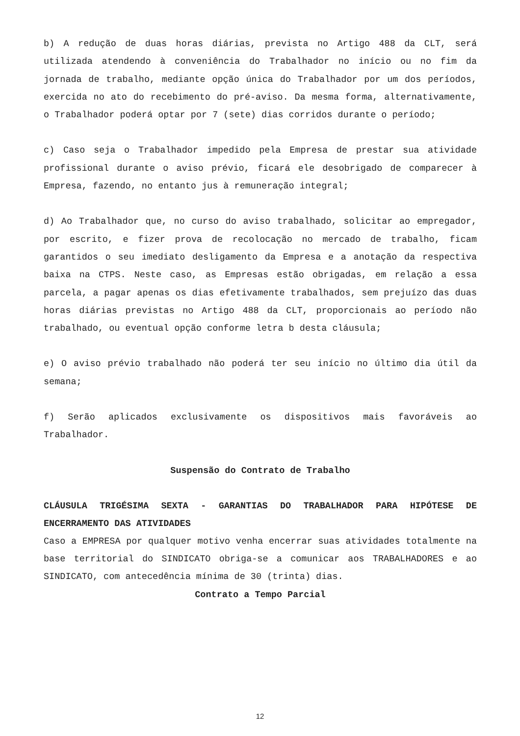b) A redução de duas horas diárias, prevista no Artigo 488 da CLT, será utilizada atendendo à conveniência do Trabalhador no início ou no fim da jornada de trabalho, mediante opção única do Trabalhador por um dos períodos, exercida no ato do recebimento do pré-aviso. Da mesma forma, alternativamente, o Trabalhador poderá optar por 7 (sete) dias corridos durante o período;
c) Caso seja o Trabalhador impedido pela Empresa de prestar sua atividade profissional durante o aviso prévio, ficará ele desobrigado de comparecer à Empresa, fazendo, no entanto jus à remuneração integral;
d) Ao Trabalhador que, no curso do aviso trabalhado, solicitar ao empregador, por escrito, e fizer prova de recolocação no mercado de trabalho, ficam garantidos o seu imediato desligamento da Empresa e a anotação da respectiva baixa na CTPS. Neste caso, as Empresas estão obrigadas, em relação a essa parcela, a pagar apenas os dias efetivamente trabalhados, sem prejuízo das duas horas diárias previstas no Artigo 488 da CLT, proporcionais ao período não trabalhado, ou eventual opção conforme letra b desta cláusula;
e) O aviso prévio trabalhado não poderá ter seu início no último dia útil da semana;
f) Serão aplicados exclusivamente os dispositivos mais favoráveis ao Trabalhador.
Suspensão do Contrato de Trabalho
CLÁUSULA TRIGÉSIMA SEXTA - GARANTIAS DO TRABALHADOR PARA HIPÓTESE DE ENCERRAMENTO DAS ATIVIDADES
Caso a EMPRESA por qualquer motivo venha encerrar suas atividades totalmente na base territorial do SINDICATO obriga-se a comunicar aos TRABALHADORES e ao SINDICATO, com antecedência mínima de 30 (trinta) dias.
Contrato a Tempo Parcial
12